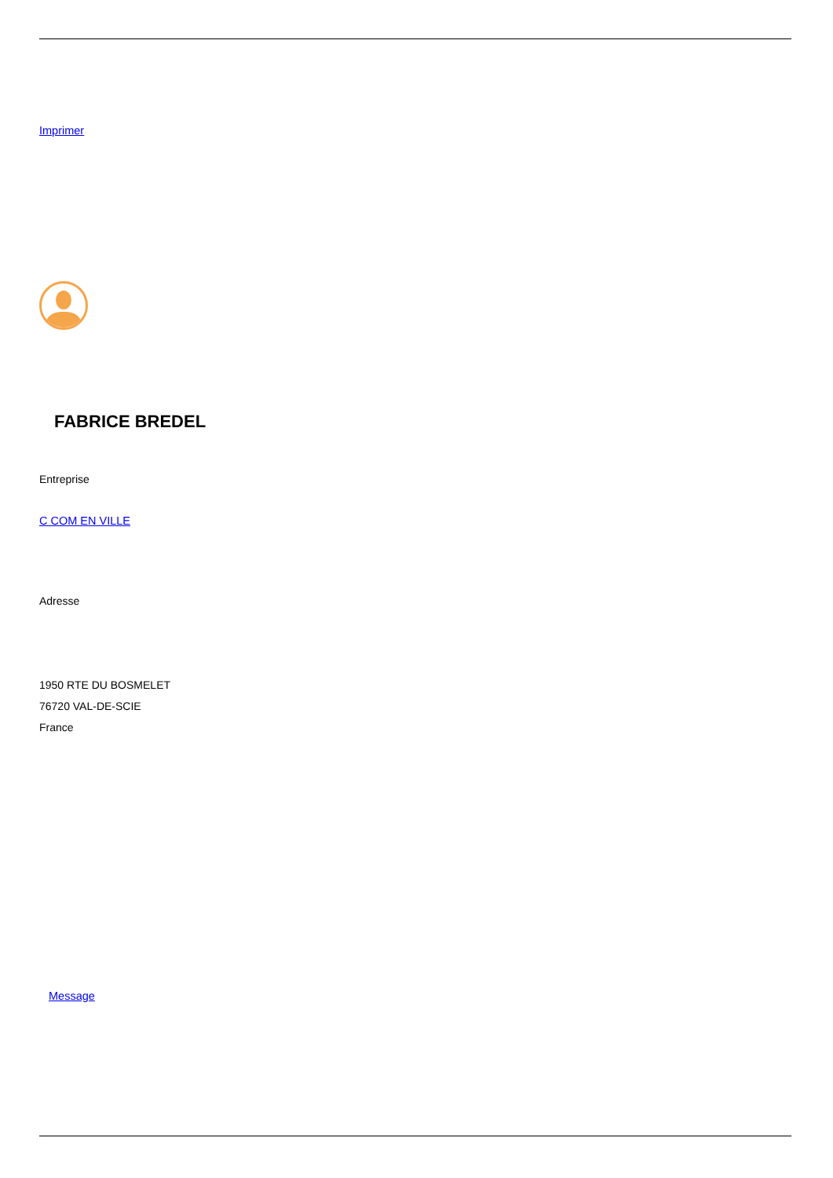Imprimer
FABRICE BREDEL
Entreprise
C COM EN VILLE
Adresse
1950 RTE DU BOSMELET
76720 VAL-DE-SCIE
France
Message